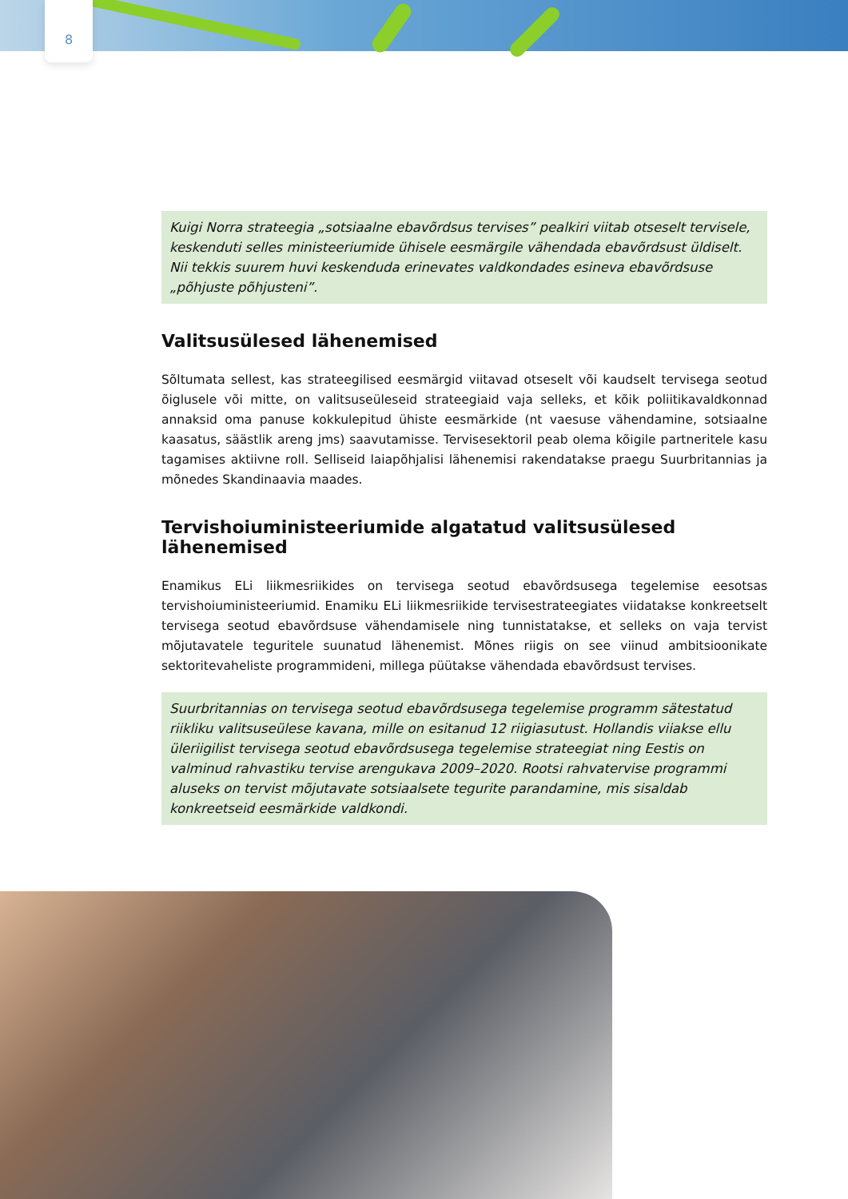8
Kuigi Norra strateegia „sotsiaalne ebavõrdsus tervises” pealkiri viitab otseselt tervisele, keskenduti selles ministeeriumide ühisele eesmärgile vähendada ebavõrdsust üldiselt. Nii tekkis suurem huvi keskenduda erinevates valdkondades esineva ebavõrdsuse „põhjuste põhjusteni”.
Valitsusülesed lähenemised
Sõltumata sellest, kas strateegilised eesmärgid viitavad otseselt või kaudselt tervisega seotud õiglusele või mitte, on valitsuseüleseid strateegiaid vaja selleks, et kõik poliitikavaldkonnad annaksid oma panuse kokkulepitud ühiste eesmärkide (nt vaesuse vähendamine, sotsiaalne kaasatus, säästlik areng jms) saavutamisse. Tervisesektoril peab olema kõigile partneritele kasu tagamises aktiivne roll. Selliseid laiapõhjalisi lähenemisi rakendatakse praegu Suurbritannias ja mõnedes Skandinaavia maades.
Tervishoiuministeeriumide algatatud valitsusülesed lähenemised
Enamikus ELi liikmesriikides on tervisega seotud ebavõrdsusega tegelemise eesotsas tervishoiuministeeriumid. Enamiku ELi liikmesriikide tervisestrateegiates viidatakse konkreetselt tervisega seotud ebavõrdsuse vähendamisele ning tunnistatakse, et selleks on vaja tervist mõjutavatele teguritele suunatud lähenemist. Mõnes riigis on see viinud ambitsioonikate sektoritevaheliste programmideni, millega püütakse vähendada ebavõrdsust tervises.
Suurbritannias on tervisega seotud ebavõrdsusega tegelemise programm sätestatud riikliku valitsuseülese kavana, mille on esitanud 12 riigiasutust. Hollandis viiakse ellu üleriigilist tervisega seotud ebavõrdsusega tegelemise strateegiat ning Eestis on valminud rahvastiku tervise arengukava 2009–2020. Rootsi rahvatervise programmi aluseks on tervist mõjutavate sotsiaalsete tegurite parandamine, mis sisaldab konkreetseid eesmärkide valdkondi.